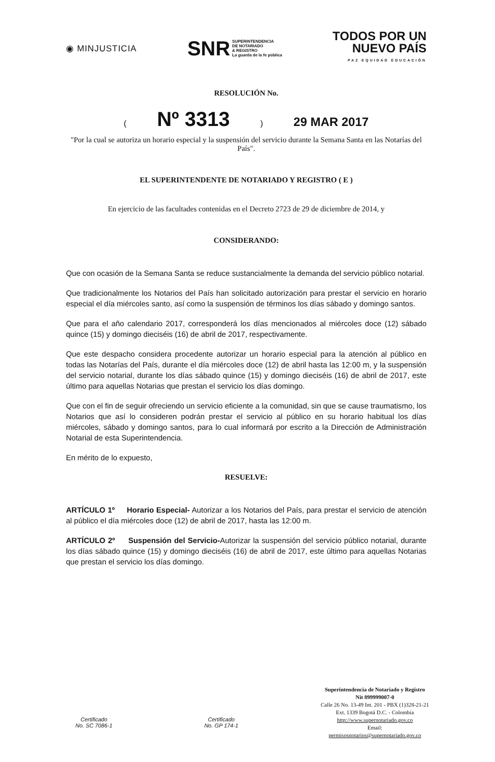◉ MINJUSTICIA
SNR SUPERINTENDENCIA
DE NOTARIADO
& REGISTRO
La guarda de la fe pública
TODOS POR UN
NUEVO PAÍS
PAZ EQUIDAD EDUCACIÓN
RESOLUCIÓN No.
(Nº 3313) 29 MAR 2017
"Por la cual se autoriza un horario especial y la suspensión del servicio durante la Semana Santa en las Notarías del País".
EL SUPERINTENDENTE DE NOTARIADO Y REGISTRO ( E )
En ejercicio de las facultades contenidas en el Decreto 2723 de 29 de diciembre de 2014, y
CONSIDERANDO:
Que con ocasión de la Semana Santa se reduce sustancialmente la demanda del servicio público notarial.
Que tradicionalmente los Notarios del País han solicitado autorización para prestar el servicio en horario especial el día miércoles santo, así como la suspensión de términos los días sábado y domingo santos.
Que para el año calendario 2017, corresponderá los días mencionados al miércoles doce (12) sábado quince (15) y domingo dieciséis (16) de abril de 2017, respectivamente.
Que este despacho considera procedente autorizar un horario especial para la atención al público en todas las Notarías del País, durante el día miércoles doce (12) de abril hasta las 12:00 m, y la suspensión del servicio notarial, durante los días sábado quince (15) y domingo dieciséis (16) de abril de 2017, este último para aquellas Notarias que prestan el servicio los días domingo.
Que con el fin de seguir ofreciendo un servicio eficiente a la comunidad, sin que se cause traumatismo, los Notarios que así lo consideren podrán prestar el servicio al público en su horario habitual los días miércoles, sábado y domingo santos, para lo cual informará por escrito a la Dirección de Administración Notarial de esta Superintendencia.
En mérito de lo expuesto,
RESUELVE:
ARTÍCULO 1º Horario Especial- Autorizar a los Notarios del País, para prestar el servicio de atención al público el día miércoles doce (12) de abril de 2017, hasta las 12:00 m.
ARTÍCULO 2º Suspensión del Servicio-Autorizar la suspensión del servicio público notarial, durante los días sábado quince (15) y domingo dieciséis (16) de abril de 2017, este último para aquellas Notarias que prestan el servicio los días domingo.
Certificado
No. SC 7086-1
Certificado
No. GP 174-1
Superintendencia de Notariado y Registro
Nit 899999007-0
Calle 26 No. 13-49 Int. 201 - PBX (1)328-21-21
Ext. 1339 Bogotá D.C. - Colombia
http://www.supernotariado.gov.co
Email:
permisosnotarios@supernotariado.gov.co